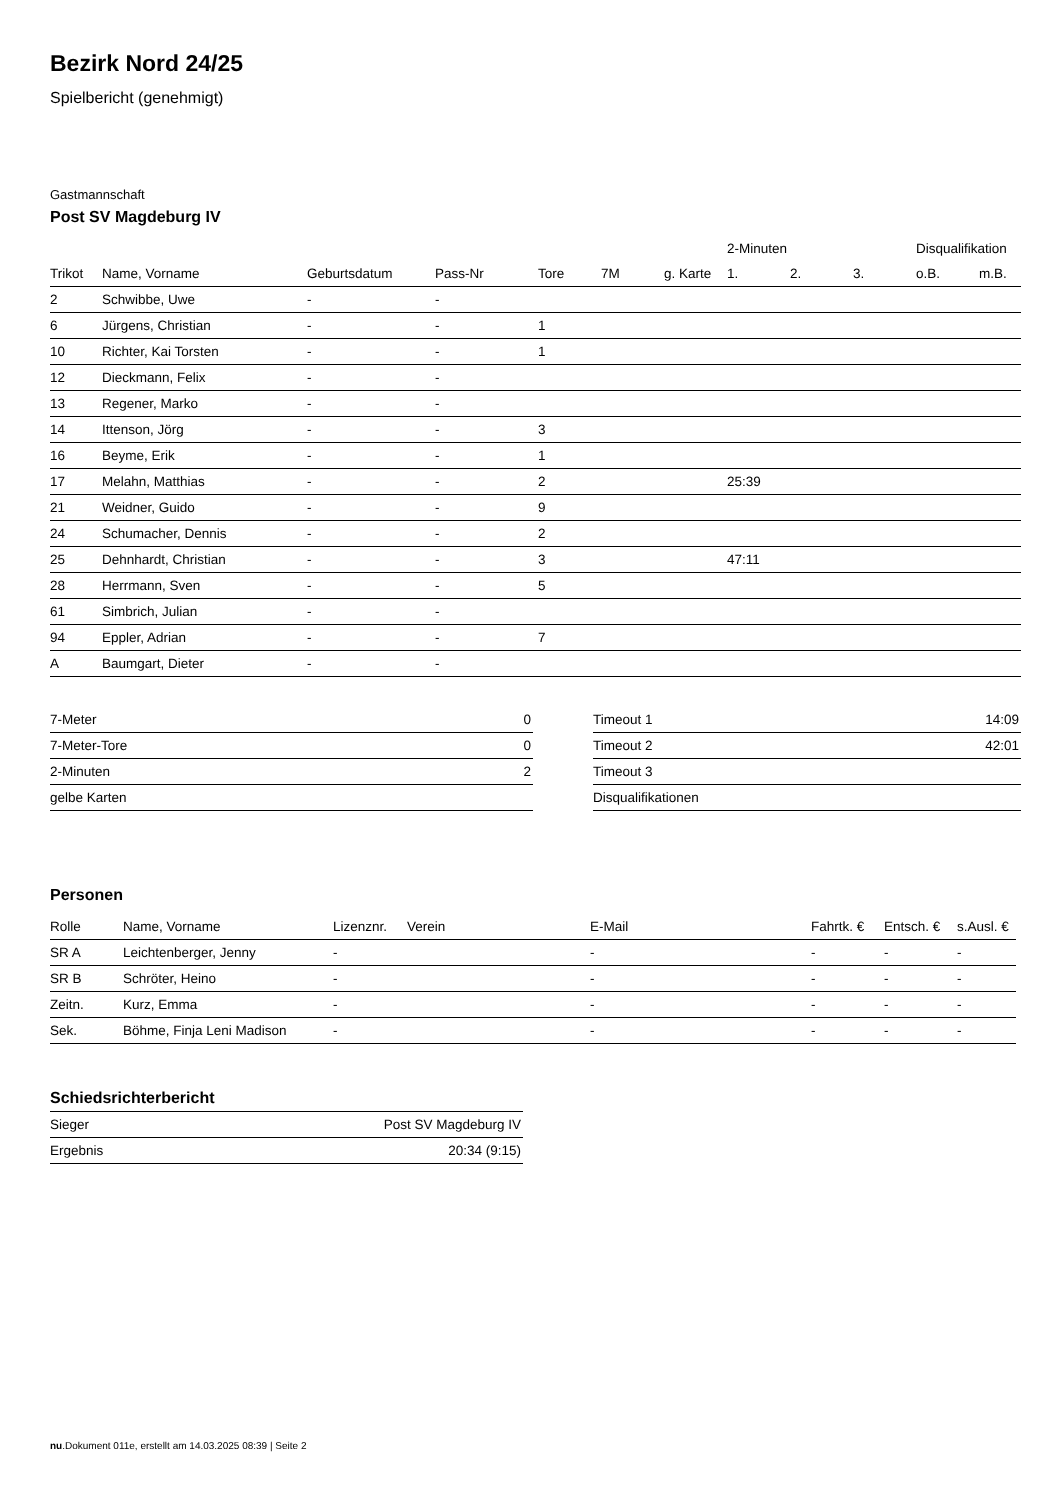Bezirk Nord 24/25
Spielbericht (genehmigt)
Gastmannschaft
Post SV Magdeburg IV
| | | | | | | | 2-Minuten | | | Disqualifikation | |
| --- | --- | --- | --- | --- | --- | --- | --- | --- | --- | --- | --- |
| Trikot | Name, Vorname | Geburtsdatum | Pass-Nr | Tore | 7M | g. Karte | 1. | 2. | 3. | o.B. | m.B. |
| 2 | Schwibbe, Uwe | - | - | | | | | | | | |
| 6 | Jürgens, Christian | - | - | 1 | | | | | | | |
| 10 | Richter, Kai Torsten | - | - | 1 | | | | | | | |
| 12 | Dieckmann, Felix | - | - | | | | | | | | |
| 13 | Regener, Marko | - | - | | | | | | | | |
| 14 | Ittenson, Jörg | - | - | 3 | | | | | | | |
| 16 | Beyme, Erik | - | - | 1 | | | | | | | |
| 17 | Melahn, Matthias | - | - | 2 | | | 25:39 | | | | |
| 21 | Weidner, Guido | - | - | 9 | | | | | | | |
| 24 | Schumacher, Dennis | - | - | 2 | | | | | | | |
| 25 | Dehnhardt, Christian | - | - | 3 | | | 47:11 | | | | |
| 28 | Herrmann, Sven | - | - | 5 | | | | | | | |
| 61 | Simbrich, Julian | - | - | | | | | | | | |
| 94 | Eppler, Adrian | - | - | 7 | | | | | | | |
| A | Baumgart, Dieter | - | - | | | | | | | | |
| 7-Meter | 0 |
| 7-Meter-Tore | 0 |
| 2-Minuten | 2 |
| gelbe Karten | |
| Timeout 1 | 14:09 |
| Timeout 2 | 42:01 |
| Timeout 3 | |
| Disqualifikationen | |
Personen
| Rolle | Name, Vorname | Lizenznr. | Verein | E-Mail | Fahrtk. € | Entsch. € | s.Ausl. € |
| --- | --- | --- | --- | --- | --- | --- | --- |
| SR A | Leichtenberger, Jenny | - | | - | - | - | - |
| SR B | Schröter, Heino | - | | - | - | - | - |
| Zeitn. | Kurz, Emma | - | | - | - | - | - |
| Sek. | Böhme, Finja Leni Madison | - | | - | - | - | - |
Schiedsrichterbericht
| Sieger | Post SV Magdeburg IV |
| Ergebnis | 20:34 (9:15) |
nu.Dokument 011e, erstellt am 14.03.2025 08:39 | Seite 2